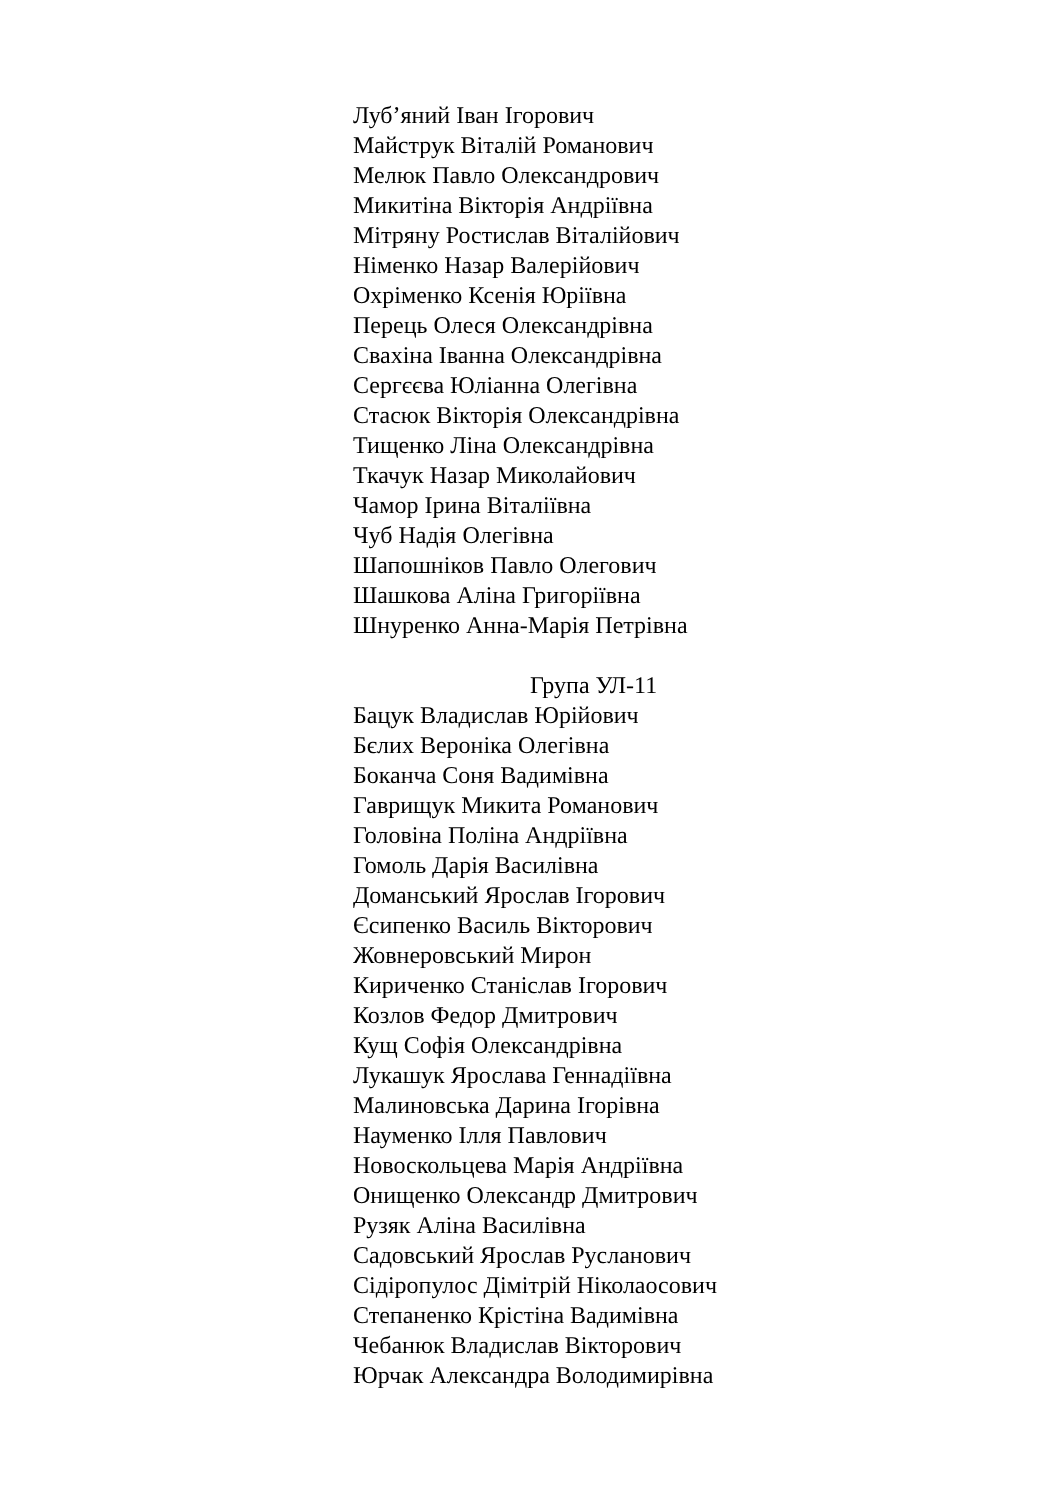Луб’яний Іван Ігорович
Майструк Віталій Романович
Мелюк Павло Олександрович
Микитіна Вікторія Андріївна
Мітряну Ростислав Віталійович
Німенко Назар Валерійович
Охріменко Ксенія Юріївна
Перець Олеся Олександрівна
Свахіна Іванна Олександрівна
Сергєєва Юліанна Олегівна
Стасюк Вікторія Олександрівна
Тищенко Ліна Олександрівна
Ткачук Назар Миколайович
Чамор Ірина Віталіївна
Чуб Надія Олегівна
Шапошніков Павло Олегович
Шашкова Аліна Григоріївна
Шнуренко Анна-Марія Петрівна
Група УЛ-11
Бацук Владислав Юрійович
Бєлих Вероніка Олегівна
Боканча Соня Вадимівна
Гаврищук Микита Романович
Головіна Поліна Андріївна
Гомоль Дарія Василівна
Доманський Ярослав Ігорович
Єсипенко Василь Вікторович
Жовнеровський Мирон
Кириченко Станіслав Ігорович
Козлов Федор Дмитрович
Кущ Софія Олександрівна
Лукашук Ярослава Геннадіївна
Малиновська Дарина Ігорівна
Науменко Ілля Павлович
Новоскольцева Марія Андріївна
Онищенко Олександр Дмитрович
Рузяк Аліна Василівна
Садовський Ярослав Русланович
Сідіропулос Дімітрій Ніколаосович
Степаненко Крістіна Вадимівна
Чебанюк Владислав Вікторович
Юрчак Александра Володимирівна